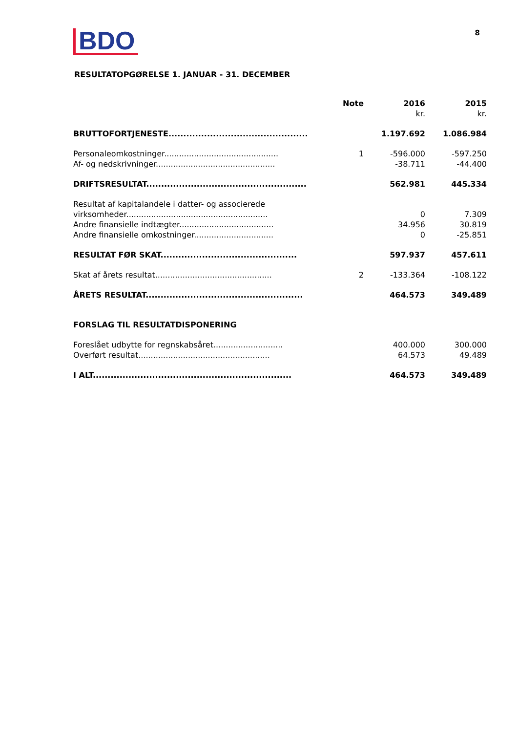BDO
8
RESULTATOPGØRELSE 1. JANUAR - 31. DECEMBER
| | Note | 2016 | 2015 |
| --- | --- | --- | --- |
| | | kr. | kr. |
| BRUTTOFORTJENESTE............................................... | | 1.197.692 | 1.086.984 |
| Personaleomkostninger.............................................. | 1 | -596.000 | -597.250 |
| Af- og nedskrivninger................................................ | | -38.711 | -44.400 |
| DRIFTSRESULTAT...................................................... | | 562.981 | 445.334 |
| Resultat af kapitalandele i datter- og associerede | | | |
| virksomheder......................................................... | | 0 | 7.309 |
| Andre finansielle indtægter...................................... | | 34.956 | 30.819 |
| Andre finansielle omkostninger................................ | | 0 | -25.851 |
| RESULTAT FØR SKAT.............................................. | | 597.937 | 457.611 |
| Skat af årets resultat............................................... | 2 | -133.364 | -108.122 |
| ÅRETS RESULTAT..................................................... | | 464.573 | 349.489 |
| FORSLAG TIL RESULTATDISPONERING | | | |
| Foreslået udbytte for regnskabsåret............................ | | 400.000 | 300.000 |
| Overført resultat..................................................... | | 64.573 | 49.489 |
| I ALT................................................................... | | 464.573 | 349.489 |